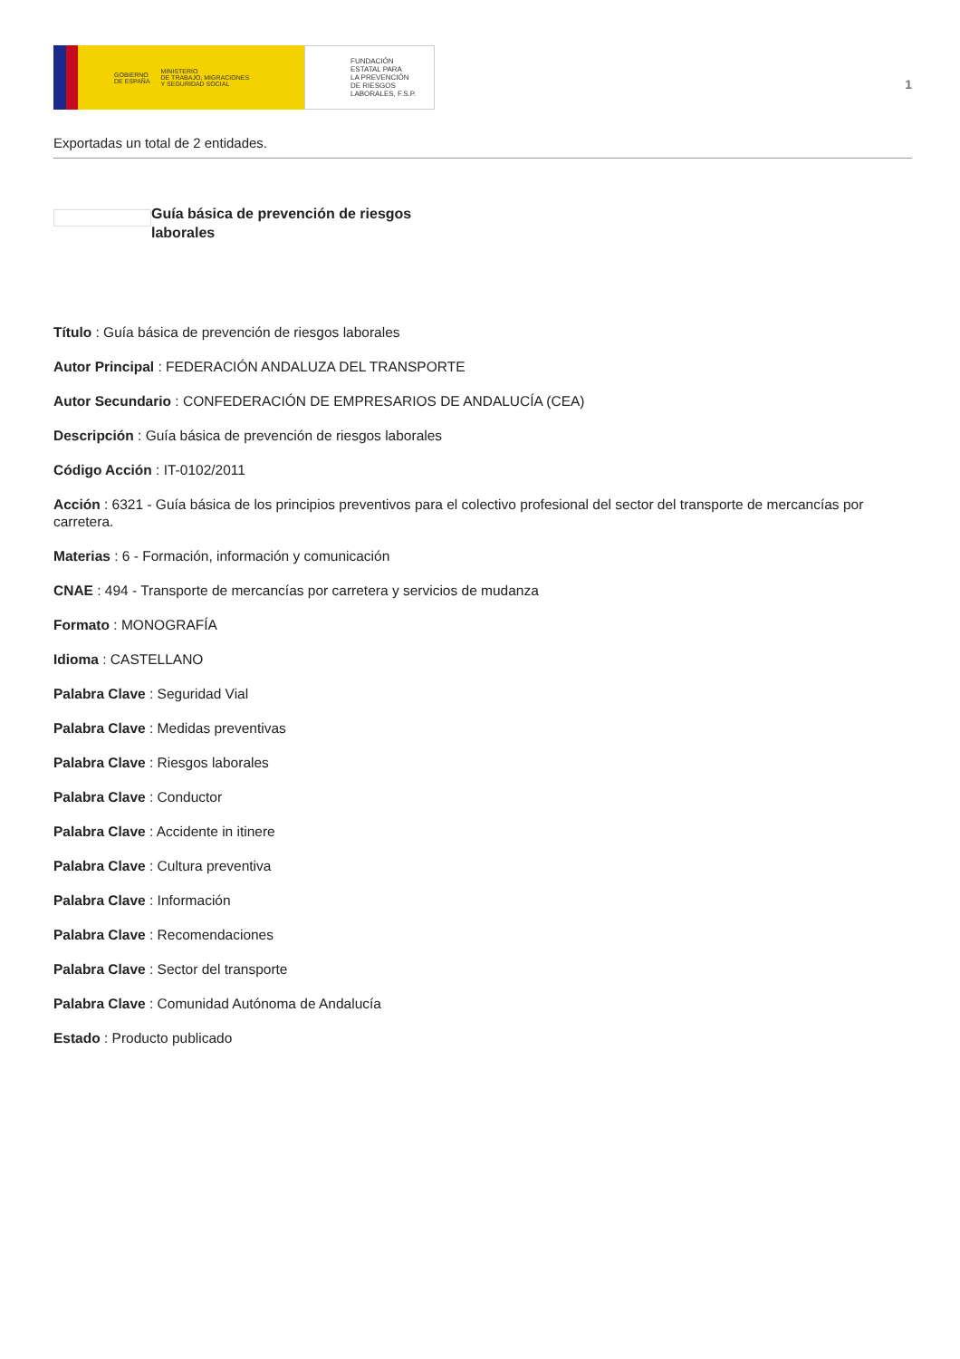GOBIERNO
DE ESPAÑA MINISTERIO
DE TRABAJO, MIGRACIONES
Y SEGURIDAD SOCIAL
FUNDACIÓN
ESTATAL PARA
LA PREVENCIÓN
DE RIESGOS
LABORALES, F.S.P.
1
Exportadas un total de 2 entidades.
Guía básica de prevención de riesgos laborales
Título : Guía básica de prevención de riesgos laborales
Autor Principal : FEDERACIÓN ANDALUZA DEL TRANSPORTE
Autor Secundario : CONFEDERACIÓN DE EMPRESARIOS DE ANDALUCÍA (CEA)
Descripción : Guía básica de prevención de riesgos laborales
Código Acción : IT-0102/2011
Acción : 6321 - Guía básica de los principios preventivos para el colectivo profesional del sector del transporte de mercancías por carretera.
Materias : 6 - Formación, información y comunicación
CNAE : 494 - Transporte de mercancías por carretera y servicios de mudanza
Formato : MONOGRAFÍA
Idioma : CASTELLANO
Palabra Clave : Seguridad Vial
Palabra Clave : Medidas preventivas
Palabra Clave : Riesgos laborales
Palabra Clave : Conductor
Palabra Clave : Accidente in itinere
Palabra Clave : Cultura preventiva
Palabra Clave : Información
Palabra Clave : Recomendaciones
Palabra Clave : Sector del transporte
Palabra Clave : Comunidad Autónoma de Andalucía
Estado : Producto publicado